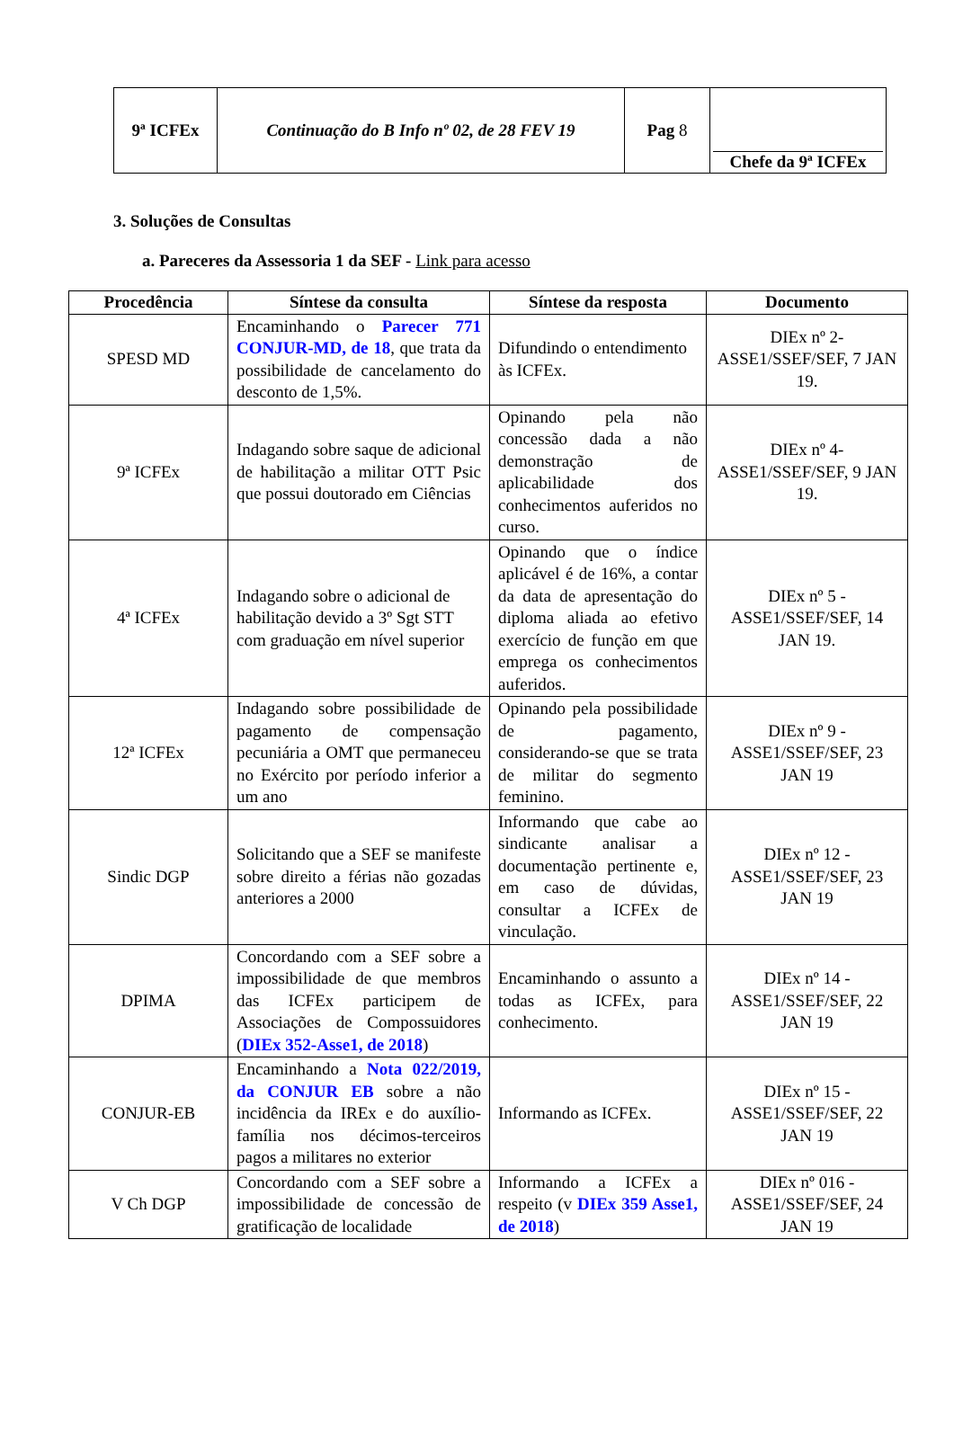| 9ª ICFEx | Continuação do B Info nº 02, de 28 FEV 19 | Pag 8 | Chefe da 9ª ICFEx |
3. Soluções de Consultas
a. Pareceres da Assessoria 1 da SEF - Link para acesso
| Procedência | Síntese da consulta | Síntese da resposta | Documento |
| --- | --- | --- | --- |
| SPESD MD | Encaminhando o Parecer 771 CONJUR-MD, de 18 , que trata da possibilidade de cancelamento do desconto de 1,5%. | Difundindo o entendimento às ICFEx. | DIEx nº 2-ASSE1/SSEF/SEF, 7 JAN 19. |
| 9ª ICFEx | Indagando sobre saque de adicional de habilitação a militar OTT Psic que possui doutorado em Ciências | Opinando pela não concessão dada a não demonstração de aplicabilidade dos conhecimentos auferidos no curso. | DIEx nº 4-ASSE1/SSEF/SEF, 9 JAN 19. |
| 4ª ICFEx | Indagando sobre o adicional de habilitação devido a 3º Sgt STT com graduação em nível superior | Opinando que o índice aplicável é de 16%, a contar da data de apresentação do diploma aliada ao efetivo exercício de função em que emprega os conhecimentos auferidos. | DIEx nº 5 - ASSE1/SSEF/SEF, 14 JAN 19. |
| 12ª ICFEx | Indagando sobre possibilidade de pagamento de compensação pecuniária a OMT que permaneceu no Exército por período inferior a um ano | Opinando pela possibilidade de pagamento, considerando-se que se trata de militar do segmento feminino. | DIEx nº 9 - ASSE1/SSEF/SEF, 23 JAN 19 |
| Sindic DGP | Solicitando que a SEF se manifeste sobre direito a férias não gozadas anteriores a 2000 | Informando que cabe ao sindicante analisar a documentação pertinente e, em caso de dúvidas, consultar a ICFEx de vinculação. | DIEx nº 12 - ASSE1/SSEF/SEF, 23 JAN 19 |
| DPIMA | Concordando com a SEF sobre a impossibilidade de que membros das ICFEx participem de Associações de Compossuidores ( DIEx 352-Asse1, de 2018 ) | Encaminhando o assunto a todas as ICFEx, para conhecimento. | DIEx nº 14 - ASSE1/SSEF/SEF, 22 JAN 19 |
| CONJUR-EB | Encaminhando a Nota 022/2019, da CONJUR EB sobre a não incidência da IREx e do auxílio-família nos décimos-terceiros pagos a militares no exterior | Informando as ICFEx. | DIEx nº 15 - ASSE1/SSEF/SEF, 22 JAN 19 |
| V Ch DGP | Concordando com a SEF sobre a impossibilidade de concessão de gratificação de localidade | Informando a ICFEx a respeito (v DIEx 359 Asse1, de 2018 ) | DIEx nº 016 - ASSE1/SSEF/SEF, 24 JAN 19 |